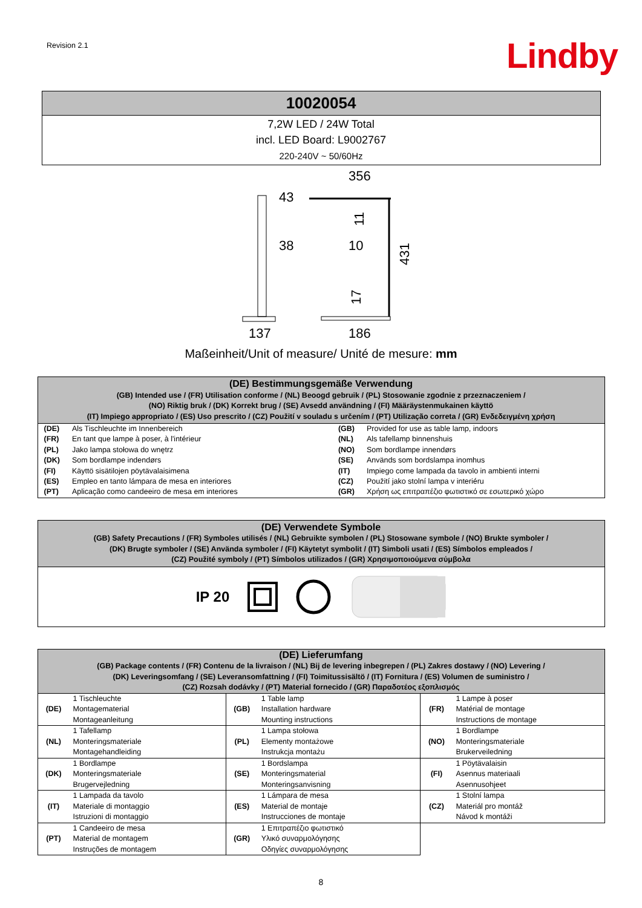Revision 2.1
Lindby
| 10020054 |
| --- |
| 7,2W LED / 24W Total incl. LED Board: L9002767 220-240V ~ 50/60Hz |
43
38
356
10
137
186
431
11
17
Maßeinheit/Unit of measure/ Unité de mesure: mm
(DE) Bestimmungsgemäße Verwendung
(GB) Intended use / (FR) Utilisation conforme / (NL) Beoogd gebruik / (PL) Stosowanie zgodnie z przeznaczeniem /
(NO) Riktig bruk / (DK) Korrekt brug / (SE) Avsedd användning / (FI) Määräystenmukainen käyttö
(IT) Impiego appropriato / (ES) Uso prescrito / (CZ) Použití v souladu s určením / (PT) Utilização correta / (GR) Ενδεδειγμένη χρήση
| (DE) | Als Tischleuchte im Innenbereich | (GB) | Provided for use as table lamp, indoors |
| (FR) | En tant que lampe à poser, à l'intérieur | (NL) | Als tafellamp binnenshuis |
| (PL) | Jako lampa stołowa do wnętrz | (NO) | Som bordlampe innendørs |
| (DK) | Som bordlampe indendørs | (SE) | Används som bordslampa inomhus |
| (FI) | Käyttö sisätilojen pöytävalaisimena | (IT) | Impiego come lampada da tavolo in ambienti interni |
| (ES) | Empleo en tanto lámpara de mesa en interiores | (CZ) | Použití jako stolní lampa v interiéru |
| (PT) | Aplicação como candeeiro de mesa em interiores | (GR) | Χρήση ως επιτραπέζιο φωτιστικό σε εσωτερικό χώρο |
(DE) Verwendete Symbole
(GB) Safety Precautions / (FR) Symboles utilisés / (NL) Gebruikte symbolen / (PL) Stosowane symbole / (NO) Brukte symboler /
(DK) Brugte symboler / (SE) Använda symboler / (FI) Käytetyt symbolit / (IT) Simboli usati / (ES) Símbolos empleados /
(CZ) Použité symboly / (PT) Símbolos utilizados / (GR) Χρησιμοποιούμενα σύμβολα
IP 20
| (DE) Lieferumfang (GB) Package contents / (FR) Contenu de la livraison / (NL) Bij de levering inbegrepen / (PL) Zakres dostawy / (NO) Levering / (DK) Leveringsomfang / (SE) Leveransomfattning / (FI) Toimitussisältö / (IT) Fornitura / (ES) Volumen de suministro / (CZ) Rozsah dodávky / (PT) Material fornecido / (GR) Παραδοτέος εξοπλισμός | | | | | |
| (DE) | 1 Tischleuchte Montagematerial Montageanleitung | (GB) | 1 Table lamp Installation hardware Mounting instructions | (FR) | 1 Lampe à poser Matérial de montage Instructions de montage |
| (NL) | 1 Tafellamp Monteringsmateriale Montagehandleiding | (PL) | 1 Lampa stołowa Elementy montażowe Instrukcja montażu | (NO) | 1 Bordlampe Monteringsmateriale Brukerveiledning |
| (DK) | 1 Bordlampe Monteringsmateriale Brugervejledning | (SE) | 1 Bordslampa Monteringsmaterial Monteringsanvisning | (FI) | 1 Pöytävalaisin Asennus materiaali Asennusohjeet |
| (IT) | 1 Lampada da tavolo Materiale di montaggio Istruzioni di montaggio | (ES) | 1 Lámpara de mesa Material de montaje Instrucciones de montaje | (CZ) | 1 Stolní lampa Materiál pro montáž Návod k montáži |
| (PT) | 1 Candeeiro de mesa Material de montagem Instruções de montagem | (GR) | 1 Επιτραπέζιο φωτιστικό Υλικό συναρμολόγησης Οδηγίες συναρμολόγησης | | |
8